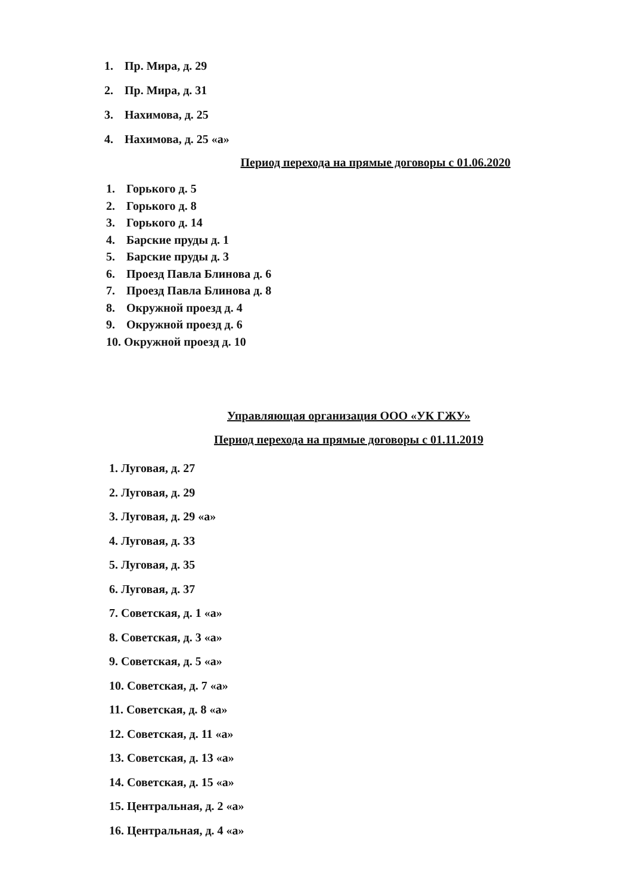1. Пр. Мира, д. 29
2. Пр. Мира, д. 31
3. Нахимова, д. 25
4. Нахимова, д. 25 «а»
Период перехода на прямые договоры с 01.06.2020
1. Горького д. 5
2. Горького д. 8
3. Горького д. 14
4. Барские пруды д. 1
5. Барские пруды д. 3
6. Проезд Павла Блинова д. 6
7. Проезд Павла Блинова д. 8
8. Окружной проезд д. 4
9. Окружной проезд д. 6
10. Окружной проезд д. 10
Управляющая организация ООО «УК ГЖУ»
Период перехода на прямые договоры с 01.11.2019
1. Луговая, д. 27
2. Луговая, д. 29
3. Луговая, д. 29 «а»
4. Луговая, д. 33
5. Луговая, д. 35
6. Луговая, д. 37
7. Советская, д. 1 «а»
8. Советская, д. 3 «а»
9. Советская, д. 5 «а»
10. Советская, д. 7 «а»
11. Советская, д. 8 «а»
12. Советская, д. 11 «а»
13. Советская, д. 13 «а»
14. Советская, д. 15 «а»
15. Центральная, д. 2 «а»
16. Центральная, д. 4 «а»